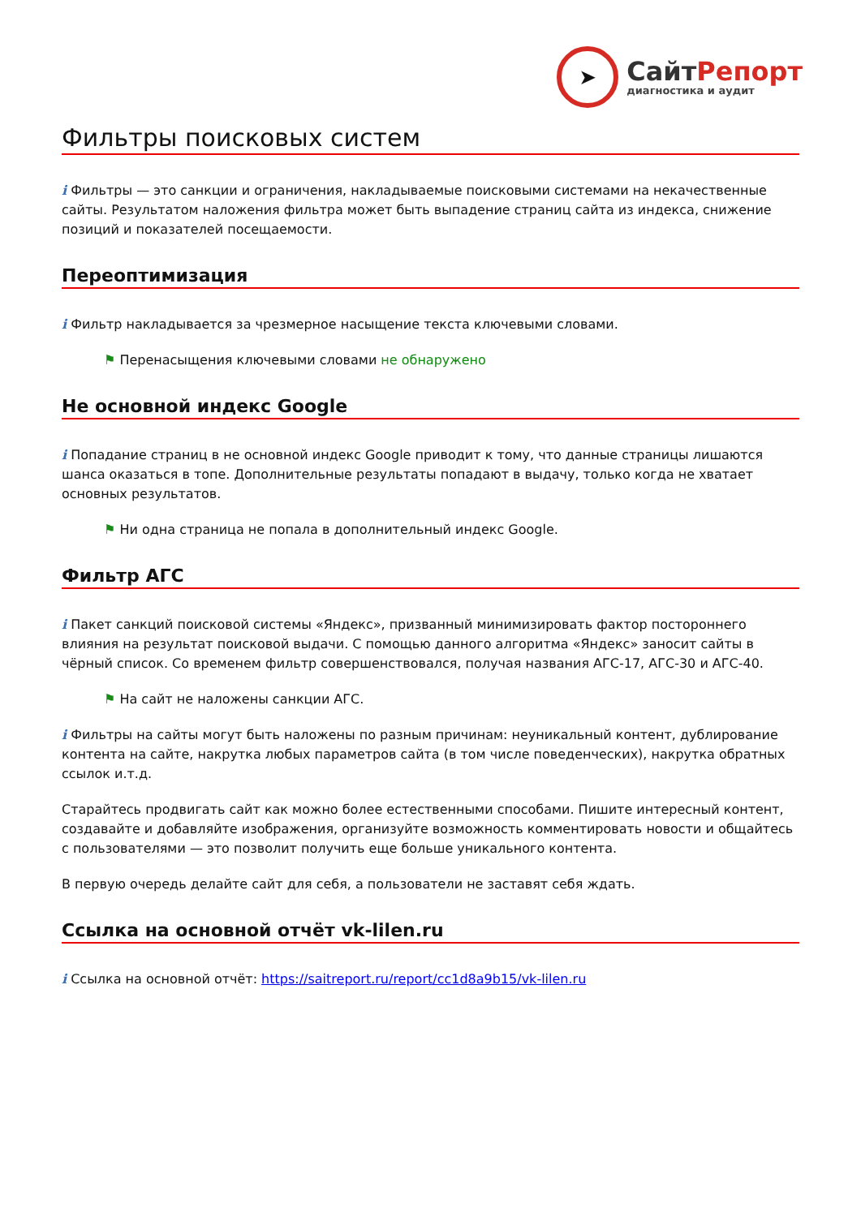➤
СайтРепорт
диагностика и аудит
Фильтры поисковых систем
i Фильтры — это санкции и ограничения, накладываемые поисковыми системами на некачественные сайты. Результатом наложения фильтра может быть выпадение страниц сайта из индекса, снижение позиций и показателей посещаемости.
Переоптимизация
i Фильтр накладывается за чрезмерное насыщение текста ключевыми словами.
⚑ Перенасыщения ключевыми словами не обнаружено
Не основной индекс Google
i Попадание страниц в не основной индекс Google приводит к тому, что данные страницы лишаются шанса оказаться в топе. Дополнительные результаты попадают в выдачу, только когда не хватает основных результатов.
⚑ Ни одна страница не попала в дополнительный индекс Google.
Фильтр АГС
i Пакет санкций поисковой системы «Яндекс», призванный минимизировать фактор постороннего влияния на результат поисковой выдачи. С помощью данного алгоритма «Яндекс» заносит сайты в чёрный список. Со временем фильтр совершенствовался, получая названия АГС-17, АГС-30 и АГС-40.
⚑ На сайт не наложены санкции АГС.
i Фильтры на сайты могут быть наложены по разным причинам: неуникальный контент, дублирование контента на сайте, накрутка любых параметров сайта (в том числе поведенческих), накрутка обратных ссылок и.т.д.
Старайтесь продвигать сайт как можно более естественными способами. Пишите интересный контент, создавайте и добавляйте изображения, организуйте возможность комментировать новости и общайтесь с пользователями — это позволит получить еще больше уникального контента.
В первую очередь делайте сайт для себя, а пользователи не заставят себя ждать.
Ссылка на основной отчёт vk-lilen.ru
i Ссылка на основной отчёт: https://saitreport.ru/report/cc1d8a9b15/vk-lilen.ru